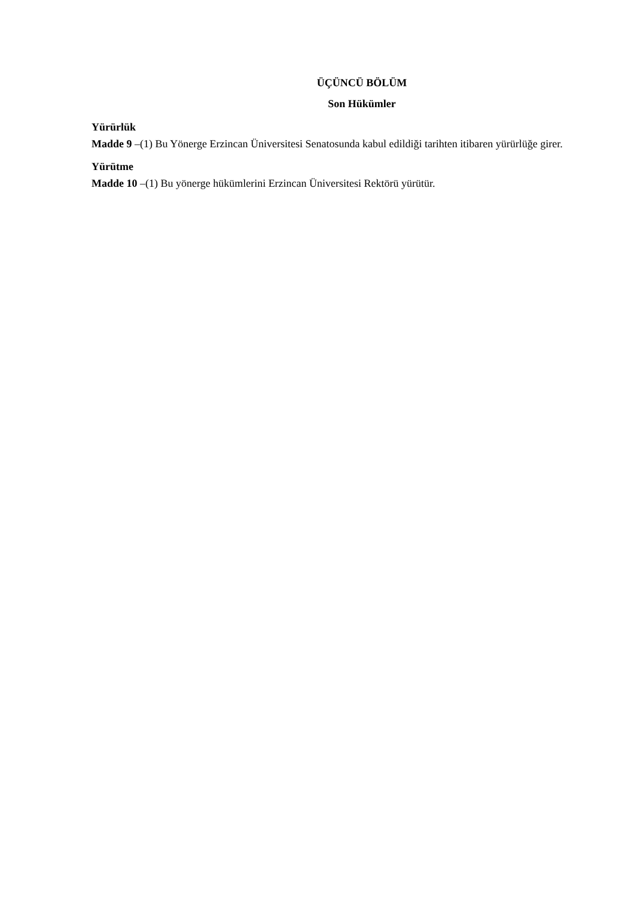ÜÇÜNCÜ BÖLÜM
Son Hükümler
Yürürlük
Madde 9 –(1) Bu Yönerge Erzincan Üniversitesi Senatosunda kabul edildiği tarihten itibaren yürürlüğe girer.
Yürütme
Madde 10 –(1) Bu yönerge hükümlerini Erzincan Üniversitesi Rektörü yürütür.